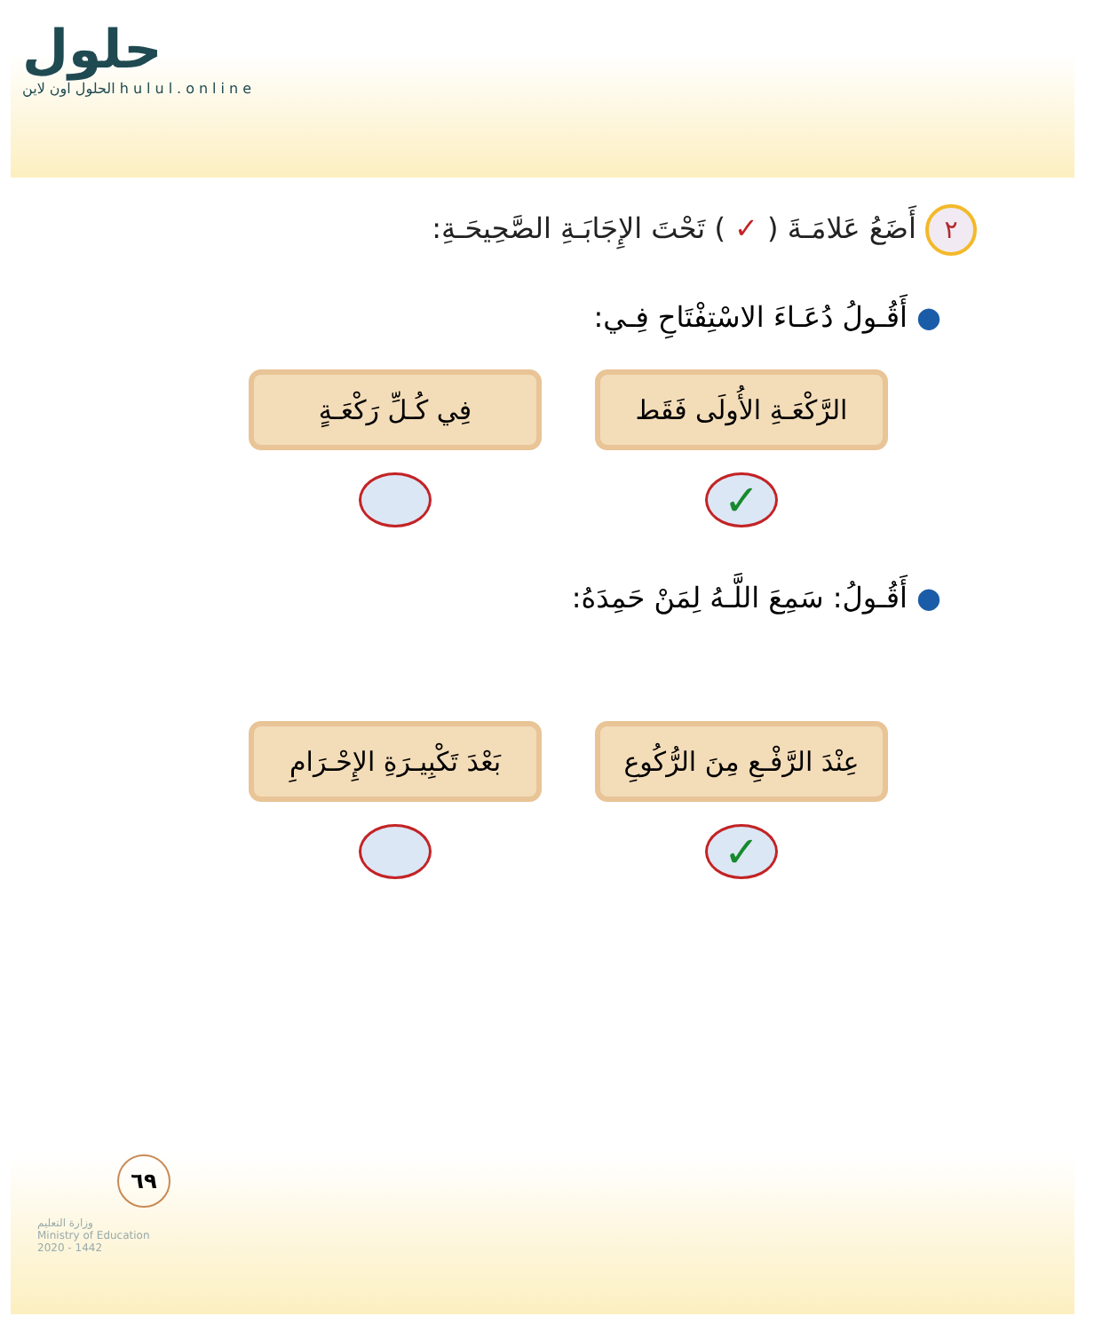حلول
الحلول اون لاين hulul.online
٢ أَضَعُ عَلامَـةَ ( ✓ ) تَحْتَ الإِجَابَـةِ الصَّحِيحَـةِ:
● أَقُـولُ دُعَـاءَ الاسْتِفْتَاحِ فِـي:
الرَّكْعَـةِ الأُولَى فَقَط
✓
فِي كُـلِّ رَكْعَـةٍ
● أَقُـولُ: سَمِعَ اللَّـهُ لِمَنْ حَمِدَهُ:
عِنْدَ الرَّفْـعِ مِنَ الرُّكُوعِ
✓
بَعْدَ تَكْبِيـرَةِ الإِحْـرَامِ
٦٩
وزارة التعليم
Ministry of Education
2020 - 1442